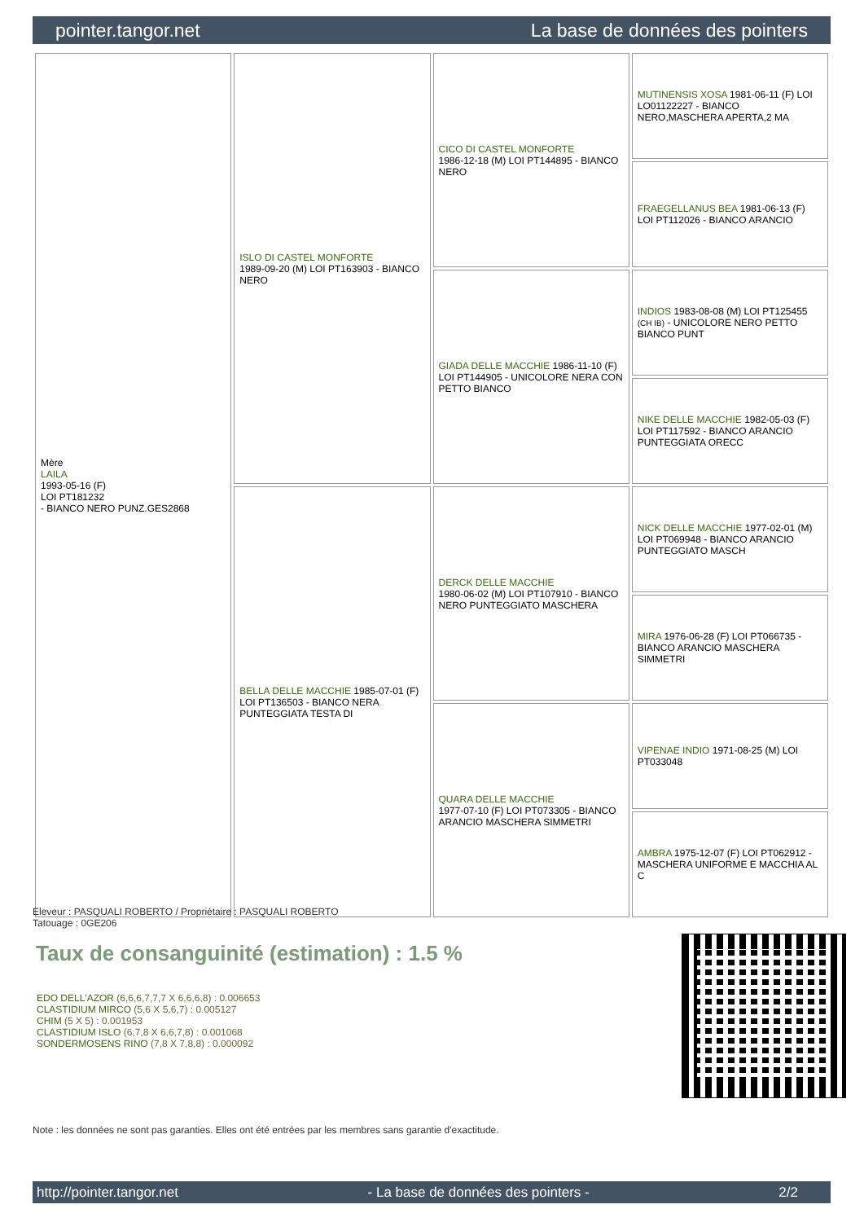pointer.tangor.net La base de données des pointers
| Mère LAILA 1993-05-16 (F) LOI PT181232 - BIANCO NERO PUNZ.GES2868 | ISLO DI CASTEL MONFORTE 1989-09-20 (M) LOI PT163903 - BIANCO NERO | CICO DI CASTEL MONFORTE 1986-12-18 (M) LOI PT144895 - BIANCO NERO | MUTINENSIS XOSA 1981-06-11 (F) LOI LO01122227 - BIANCO NERO,MASCHERA APERTA,2 MA |
| | | | FRAEGELLANUS BEA 1981-06-13 (F) LOI PT112026 - BIANCO ARANCIO |
| | | GIADA DELLE MACCHIE 1986-11-10 (F) LOI PT144905 - UNICOLORE NERA CON PETTO BIANCO | INDIOS 1983-08-08 (M) LOI PT125455 (CH IB) - UNICOLORE NERO PETTO BIANCO PUNT |
| | | | NIKE DELLE MACCHIE 1982-05-03 (F) LOI PT117592 - BIANCO ARANCIO PUNTEGGIATA ORECC |
| | BELLA DELLE MACCHIE 1985-07-01 (F) LOI PT136503 - BIANCO NERA PUNTEGGIATA TESTA DI | DERCK DELLE MACCHIE 1980-06-02 (M) LOI PT107910 - BIANCO NERO PUNTEGGIATO MASCHERA | NICK DELLE MACCHIE 1977-02-01 (M) LOI PT069948 - BIANCO ARANCIO PUNTEGGIATO MASCH |
| | | | MIRA 1976-06-28 (F) LOI PT066735 - BIANCO ARANCIO MASCHERA SIMMETRI |
| | | QUARA DELLE MACCHIE 1977-07-10 (F) LOI PT073305 - BIANCO ARANCIO MASCHERA SIMMETRI | VIPENAE INDIO 1971-08-25 (M) LOI PT033048 |
| | | | AMBRA 1975-12-07 (F) LOI PT062912 - MASCHERA UNIFORME E MACCHIA AL C |
Eleveur : PASQUALI ROBERTO / Propriétaire : PASQUALI ROBERTO
Tatouage : 0GE206
Taux de consanguinité (estimation) : 1.5 %
EDO DELL'AZOR (6,6,6,7,7,7 X 6,6,6,8) : 0.006653
CLASTIDIUM MIRCO (5,6 X 5,6,7) : 0.005127
CHIM (5 X 5) : 0.001953
CLASTIDIUM ISLO (6,7,8 X 6,6,7,8) : 0.001068
SONDERMOSENS RINO (7,8 X 7,8,8) : 0.000092
Note : les données ne sont pas garanties. Elles ont été entrées par les membres sans garantie d'exactitude.
http://pointer.tangor.net - La base de données des pointers - 2/2